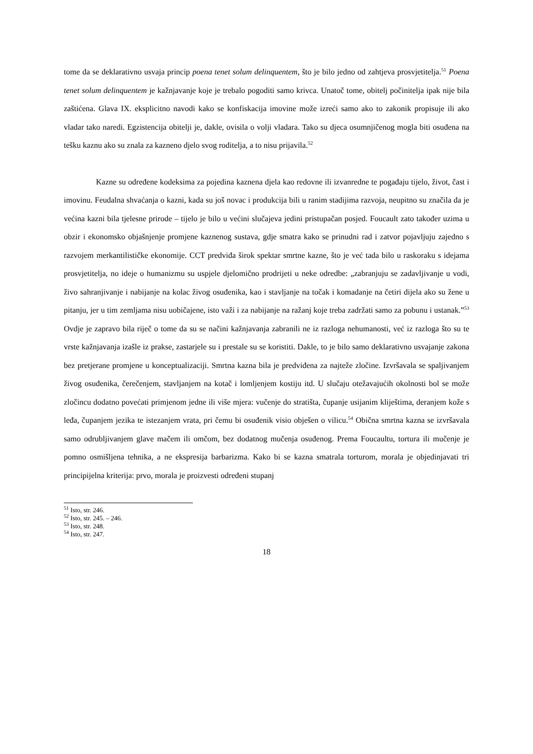tome da se deklarativno usvaja princip poena tenet solum delinquentem, što je bilo jedno od zahtjeva prosvjetitelja.<sup>51</sup> Poena tenet solum delinquentem je kažnjavanje koje je trebalo pogoditi samo krivca. Unatoč tome, obitelj počinitelja ipak nije bila zaštićena. Glava IX. eksplicitno navodi kako se konfiskacija imovine može izreći samo ako to zakonik propisuje ili ako vladar tako naredi. Egzistencija obitelji je, dakle, ovisila o volji vladara. Tako su djeca osumnjičenog mogla biti osuđena na tešku kaznu ako su znala za kazneno djelo svog roditelja, a to nisu prijavila.<sup>52</sup>
Kazne su određene kodeksima za pojedina kaznena djela kao redovne ili izvanredne te pogađaju tijelo, život, čast i imovinu. Feudalna shvaćanja o kazni, kada su još novac i produkcija bili u ranim stadijima razvoja, neupitno su značila da je većina kazni bila tjelesne prirode – tijelo je bilo u većini slučajeva jedini pristupačan posjed. Foucault zato također uzima u obzir i ekonomsko objašnjenje promjene kaznenog sustava, gdje smatra kako se prinudni rad i zatvor pojavljuju zajedno s razvojem merkantilističke ekonomije. CCT predviđa širok spektar smrtne kazne, što je već tada bilo u raskoraku s idejama prosvjetitelja, no ideje o humanizmu su uspjele djelomično prodrijeti u neke odredbe: „zabranjuju se zadavljivanje u vodi, živo sahranjivanje i nabijanje na kolac živog osuđenika, kao i stavljanje na točak i komadanje na četiri dijela ako su žene u pitanju, jer u tim zemljama nisu uobičajene, isto važi i za nabijanje na ražanj koje treba zadržati samo za pobunu i ustanak.”<sup>53</sup> Ovdje je zapravo bila riječ o tome da su se načini kažnjavanja zabranili ne iz razloga nehumanosti, već iz razloga što su te vrste kažnjavanja izašle iz prakse, zastarjele su i prestale su se koristiti. Dakle, to je bilo samo deklarativno usvajanje zakona bez pretjerane promjene u konceptualizaciji. Smrtna kazna bila je predviđena za najteže zločine. Izvršavala se spaljivanjem živog osuđenika, čerečenjem, stavljanjem na kotač i lomljenjem kostiju itd. U slučaju otežavajućih okolnosti bol se može zločincu dodatno povećati primjenom jedne ili više mjera: vučenje do stratišta, čupanje usijanim kliještima, deranjem kože s leđa, čupanjem jezika te istezanjem vrata, pri čemu bi osuđenik visio obješen o vilicu.<sup>54</sup> Obična smrtna kazna se izvršavala samo odrubljivanjem glave mačem ili omčom, bez dodatnog mučenja osuđenog. Prema Foucaultu, tortura ili mučenje je pomno osmišljena tehnika, a ne ekspresija barbarizma. Kako bi se kazna smatrala torturom, morala je objedinjavati tri principijelna kriterija: prvo, morala je proizvesti određeni stupanj
<sup>51</sup> Isto, str. 246.
<sup>52</sup> Isto, str. 245. – 246.
<sup>53</sup> Isto, str. 248.
<sup>54</sup> Isto, str. 247.
18